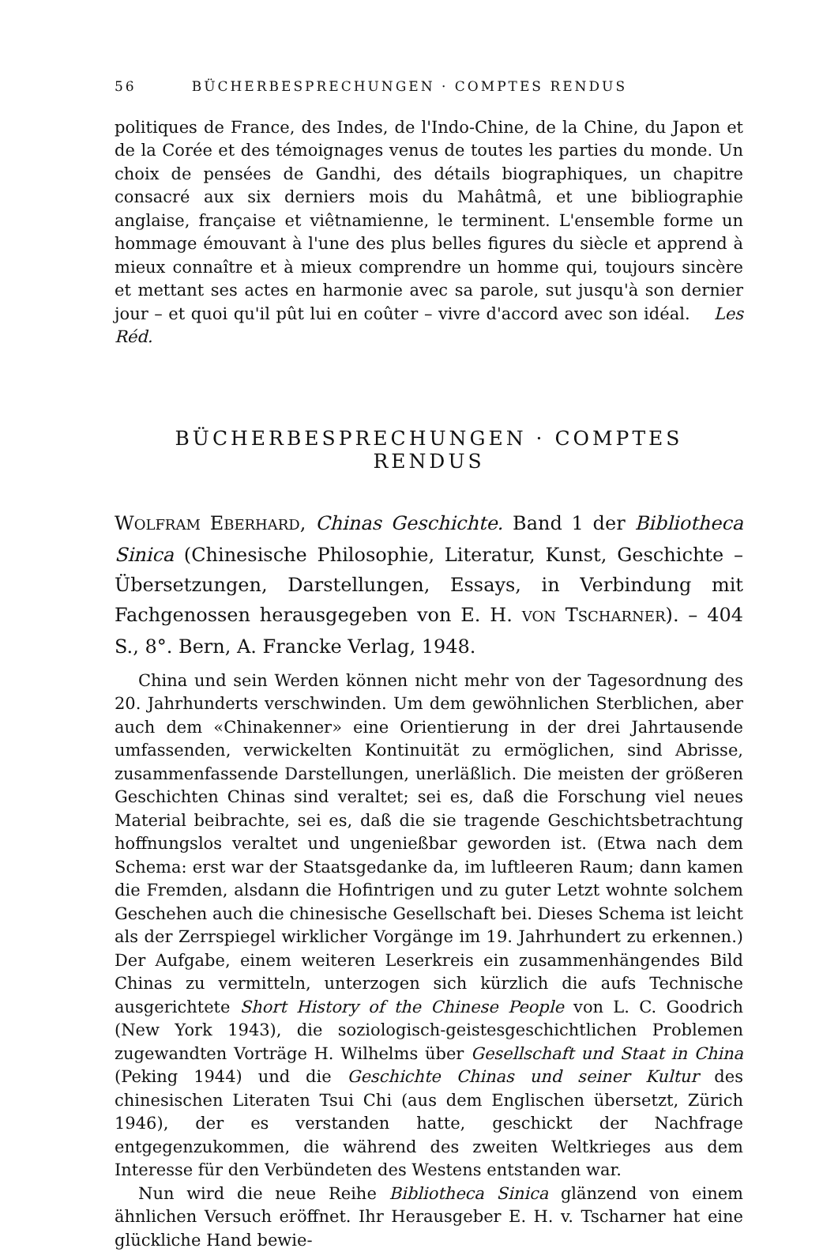56 BÜCHERBESPRECHUNGEN · COMPTES RENDUS
politiques de France, des Indes, de l'Indo-Chine, de la Chine, du Japon et de la Corée et des témoignages venus de toutes les parties du monde. Un choix de pensées de Gandhi, des détails biographiques, un chapitre consacré aux six derniers mois du Mahâtmâ, et une bibliographie anglaise, française et viêtnamienne, le terminent. L'ensemble forme un hommage émouvant à l'une des plus belles figures du siècle et apprend à mieux connaître et à mieux comprendre un homme qui, toujours sincère et mettant ses actes en harmonie avec sa parole, sut jusqu'à son dernier jour – et quoi qu'il pût lui en coûter – vivre d'accord avec son idéal. Les Réd.
BÜCHERBESPRECHUNGEN · COMPTES RENDUS
WOLFRAM EBERHARD, Chinas Geschichte. Band 1 der Bibliotheca Sinica (Chinesische Philosophie, Literatur, Kunst, Geschichte – Übersetzungen, Darstellungen, Essays, in Verbindung mit Fachgenossen herausgegeben von E. H. VON TSCHARNER). – 404 S., 8°. Bern, A. Francke Verlag, 1948.
China und sein Werden können nicht mehr von der Tagesordnung des 20. Jahrhunderts verschwinden. Um dem gewöhnlichen Sterblichen, aber auch dem «Chinakenner» eine Orientierung in der drei Jahrtausende umfassenden, verwickelten Kontinuität zu ermöglichen, sind Abrisse, zusammenfassende Darstellungen, unerläßlich. Die meisten der größeren Geschichten Chinas sind veraltet; sei es, daß die Forschung viel neues Material beibrachte, sei es, daß die sie tragende Geschichtsbetrachtung hoffnungslos veraltet und ungenießbar geworden ist. (Etwa nach dem Schema: erst war der Staatsgedanke da, im luftleeren Raum; dann kamen die Fremden, alsdann die Hofintrigen und zu guter Letzt wohnte solchem Geschehen auch die chinesische Gesellschaft bei. Dieses Schema ist leicht als der Zerrspiegel wirklicher Vorgänge im 19. Jahrhundert zu erkennen.) Der Aufgabe, einem weiteren Leserkreis ein zusammenhängendes Bild Chinas zu vermitteln, unterzogen sich kürzlich die aufs Technische ausgerichtete Short History of the Chinese People von L. C. Goodrich (New York 1943), die soziologisch-geistesgeschichtlichen Problemen zugewandten Vorträge H. Wilhelms über Gesellschaft und Staat in China (Peking 1944) und die Geschichte Chinas und seiner Kultur des chinesischen Literaten Tsui Chi (aus dem Englischen übersetzt, Zürich 1946), der es verstanden hatte, geschickt der Nachfrage entgegenzukommen, die während des zweiten Weltkrieges aus dem Interesse für den Verbündeten des Westens entstanden war.
Nun wird die neue Reihe Bibliotheca Sinica glänzend von einem ähnlichen Versuch eröffnet. Ihr Herausgeber E. H. v. Tscharner hat eine glückliche Hand bewie-